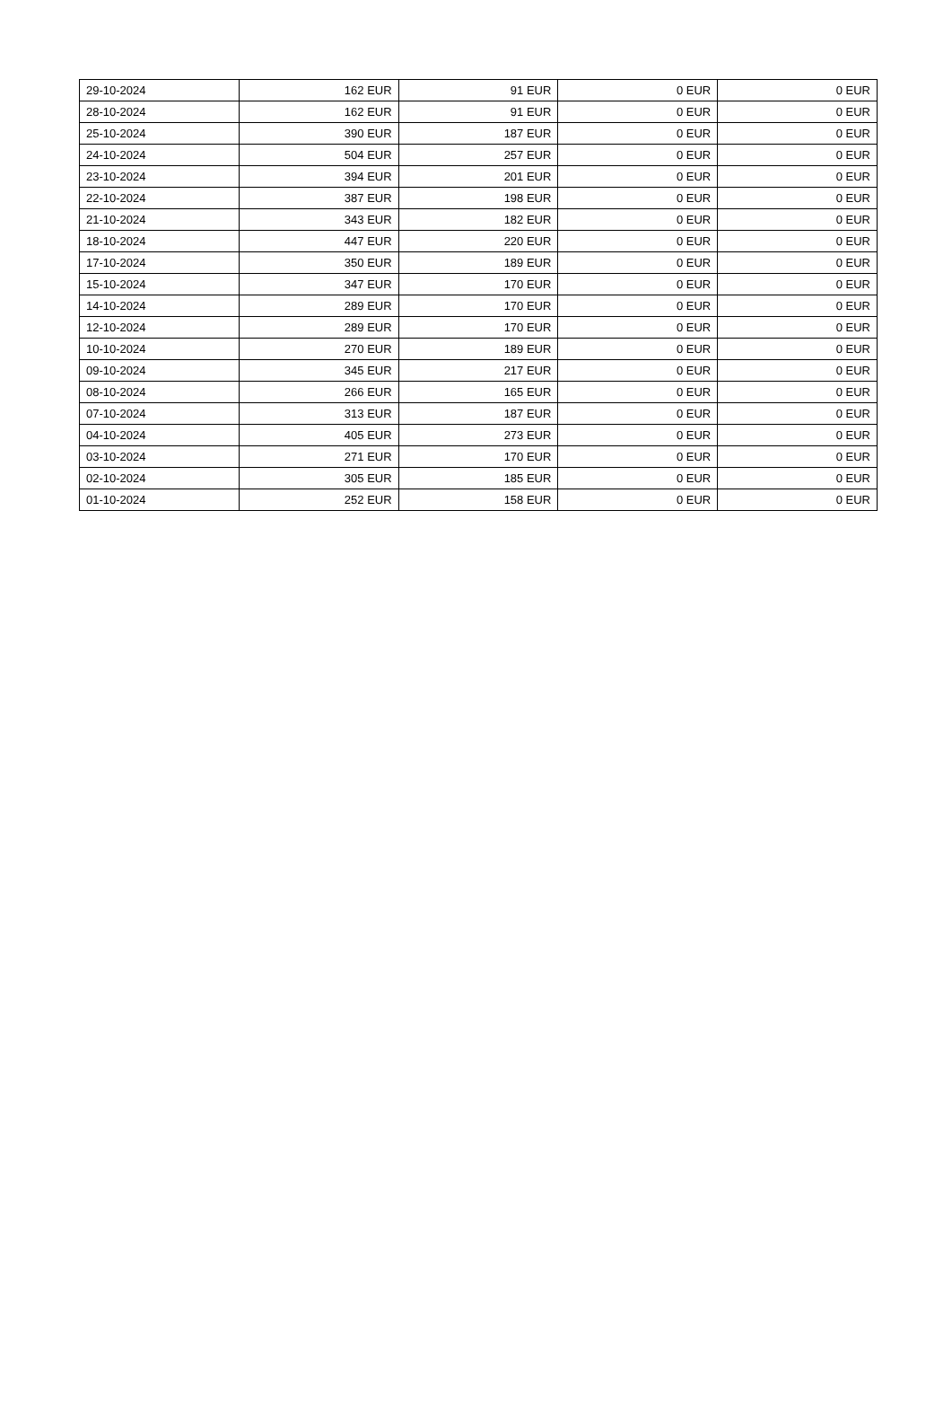| 29-10-2024 | 162 EUR | 91 EUR | 0 EUR | 0 EUR |
| 28-10-2024 | 162 EUR | 91 EUR | 0 EUR | 0 EUR |
| 25-10-2024 | 390 EUR | 187 EUR | 0 EUR | 0 EUR |
| 24-10-2024 | 504 EUR | 257 EUR | 0 EUR | 0 EUR |
| 23-10-2024 | 394 EUR | 201 EUR | 0 EUR | 0 EUR |
| 22-10-2024 | 387 EUR | 198 EUR | 0 EUR | 0 EUR |
| 21-10-2024 | 343 EUR | 182 EUR | 0 EUR | 0 EUR |
| 18-10-2024 | 447 EUR | 220 EUR | 0 EUR | 0 EUR |
| 17-10-2024 | 350 EUR | 189 EUR | 0 EUR | 0 EUR |
| 15-10-2024 | 347 EUR | 170 EUR | 0 EUR | 0 EUR |
| 14-10-2024 | 289 EUR | 170 EUR | 0 EUR | 0 EUR |
| 12-10-2024 | 289 EUR | 170 EUR | 0 EUR | 0 EUR |
| 10-10-2024 | 270 EUR | 189 EUR | 0 EUR | 0 EUR |
| 09-10-2024 | 345 EUR | 217 EUR | 0 EUR | 0 EUR |
| 08-10-2024 | 266 EUR | 165 EUR | 0 EUR | 0 EUR |
| 07-10-2024 | 313 EUR | 187 EUR | 0 EUR | 0 EUR |
| 04-10-2024 | 405 EUR | 273 EUR | 0 EUR | 0 EUR |
| 03-10-2024 | 271 EUR | 170 EUR | 0 EUR | 0 EUR |
| 02-10-2024 | 305 EUR | 185 EUR | 0 EUR | 0 EUR |
| 01-10-2024 | 252 EUR | 158 EUR | 0 EUR | 0 EUR |